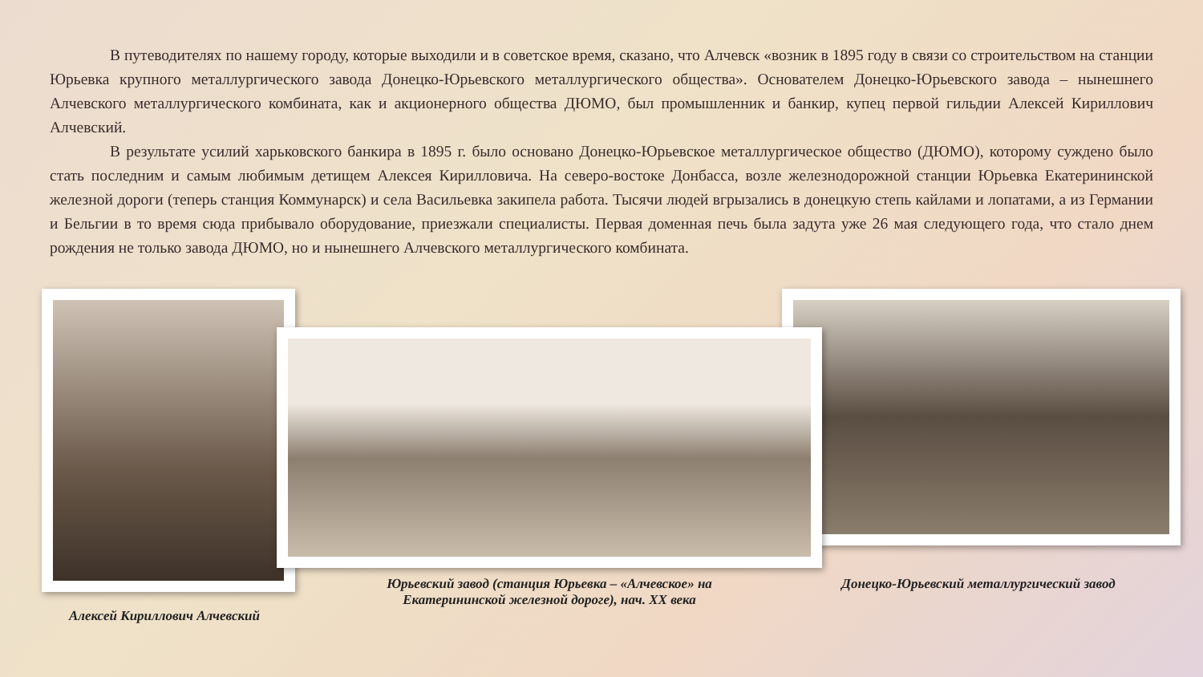В путеводителях по нашему городу, которые выходили и в советское время, сказано, что Алчевск «возник в 1895 году в связи со строительством на станции Юрьевка крупного металлургического завода Донецко-Юрьевского металлургического общества». Основателем Донецко-Юрьевского завода – нынешнего Алчевского металлургического комбината, как и акционерного общества ДЮМО, был промышленник и банкир, купец первой гильдии Алексей Кириллович Алчевский.
В результате усилий харьковского банкира в 1895 г. было основано Донецко-Юрьевское металлургическое общество (ДЮМО), которому суждено было стать последним и самым любимым детищем Алексея Кирилловича. На северо-востоке Донбасса, возле железнодорожной станции Юрьевка Екатерининской железной дороги (теперь станция Коммунарск) и села Васильевка закипела работа. Тысячи людей вгрызались в донецкую степь кайлами и лопатами, а из Германии и Бельгии в то время сюда прибывало оборудование, приезжали специалисты. Первая доменная печь была задута уже 26 мая следующего года, что стало днем рождения не только завода ДЮМО, но и нынешнего Алчевского металлургического комбината.
Алексей Кириллович Алчевский
Юрьевский завод (станция Юрьевка – «Алчевское» на Екатерининской железной дороге), нач. XX века
Донецко-Юрьевский металлургический завод